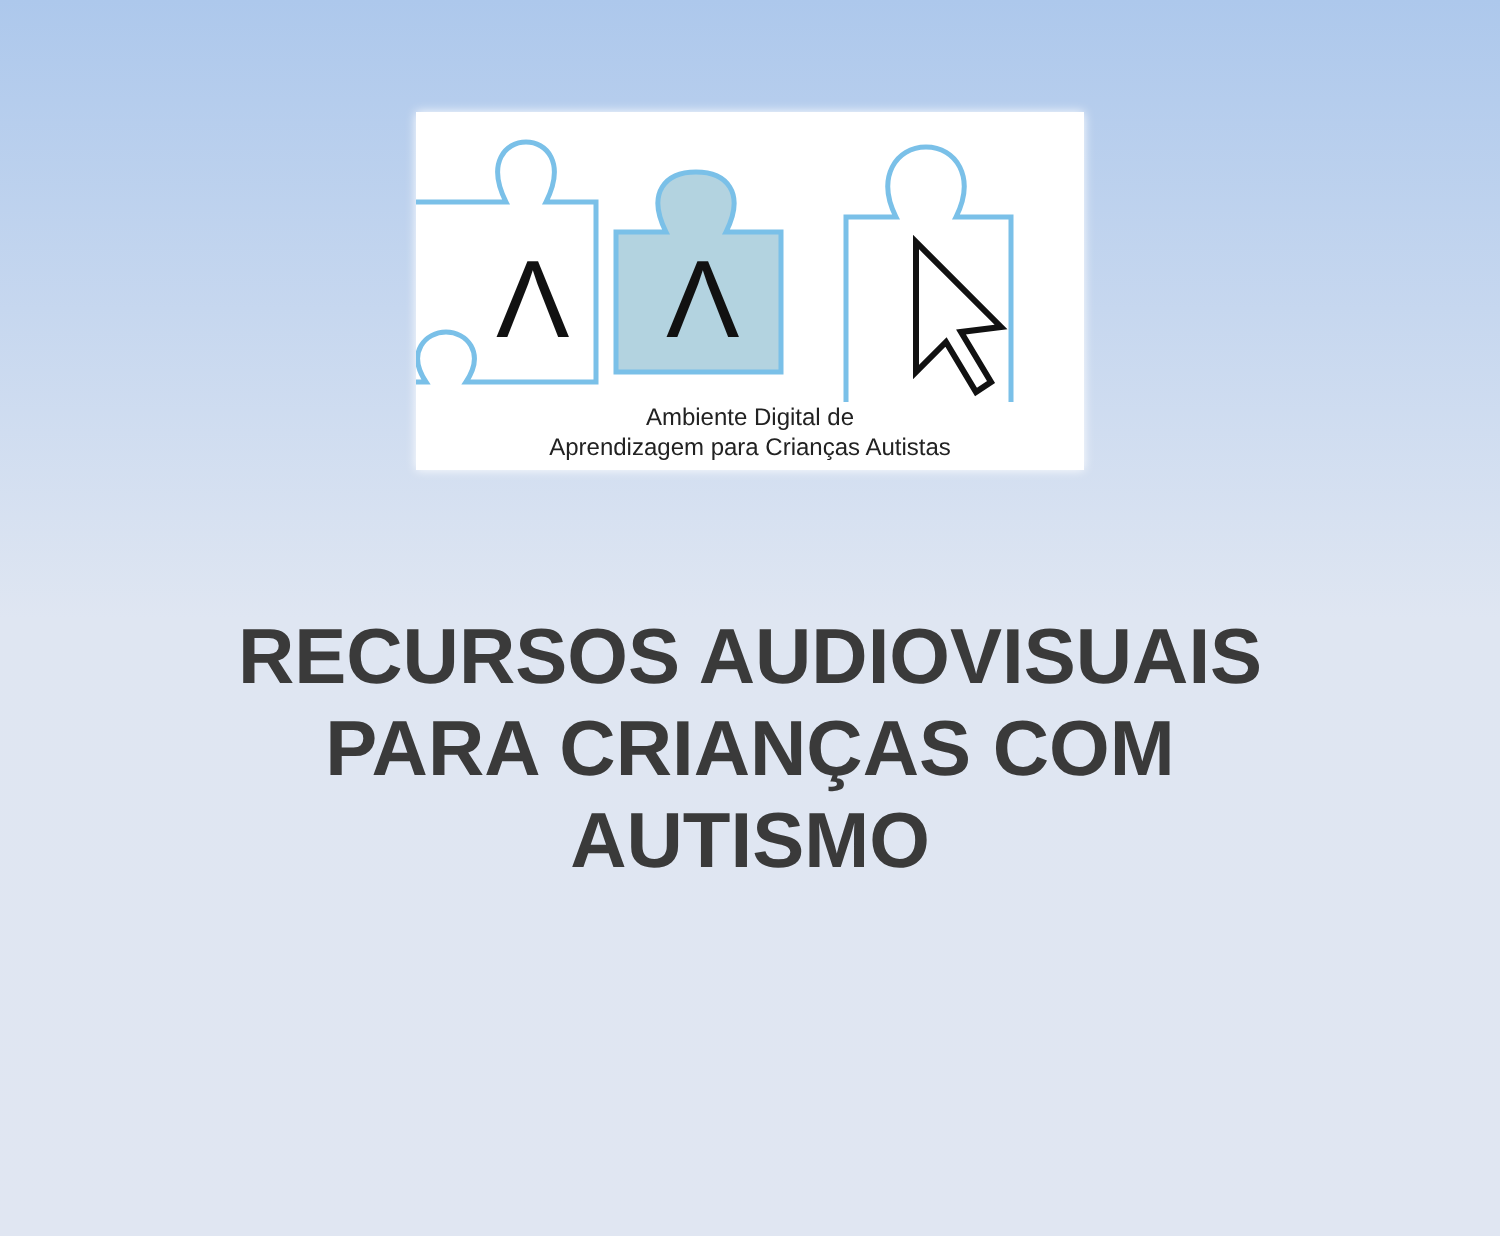Λ
Λ
Ambiente Digital de
Aprendizagem para Crianças Autistas
RECURSOS AUDIOVISUAIS
PARA CRIANÇAS COM
AUTISMO